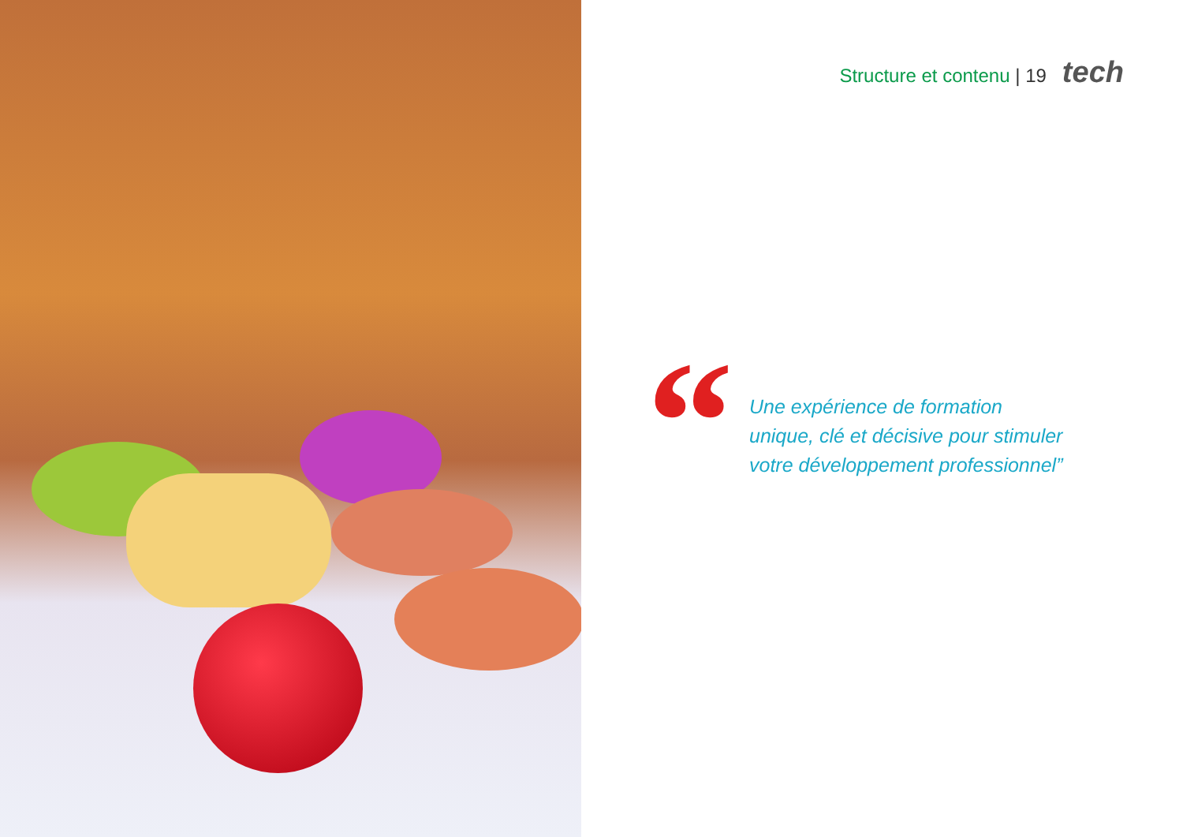Structure et contenu | 19 tech
“
Une expérience de formation
unique, clé et décisive pour stimuler
votre développement professionnel”